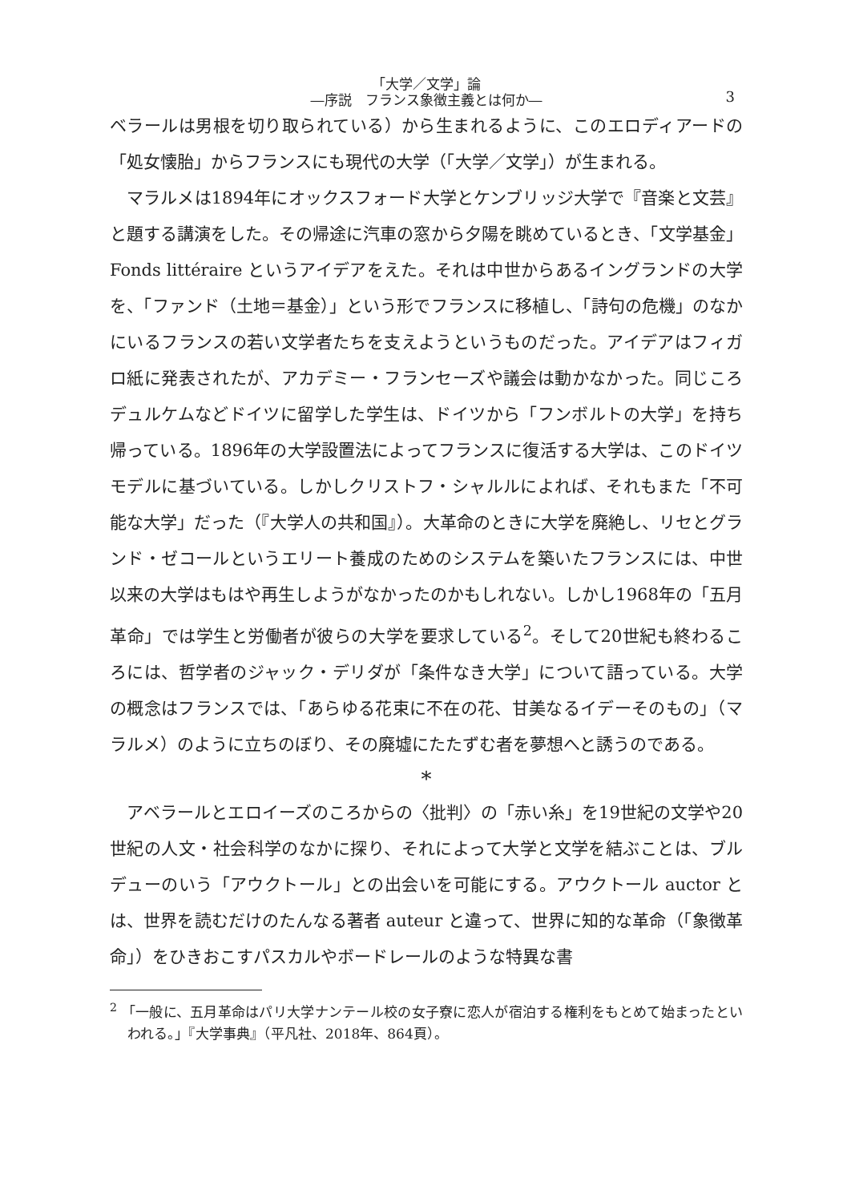「大学／文学」論
―序説　フランス象徴主義とは何か―
3
ベラールは男根を切り取られている）から生まれるように、このエロディアードの「処女懐胎」からフランスにも現代の大学（「大学／文学」）が生まれる。
マラルメは1894年にオックスフォード大学とケンブリッジ大学で『音楽と文芸』と題する講演をした。その帰途に汽車の窓から夕陽を眺めているとき、「文学基金」Fonds littéraire というアイデアをえた。それは中世からあるイングランドの大学を、「ファンド（土地＝基金）」という形でフランスに移植し、「詩句の危機」のなかにいるフランスの若い文学者たちを支えようというものだった。アイデアはフィガロ紙に発表されたが、アカデミー・フランセーズや議会は動かなかった。同じころデュルケムなどドイツに留学した学生は、ドイツから「フンボルトの大学」を持ち帰っている。1896年の大学設置法によってフランスに復活する大学は、このドイツモデルに基づいている。しかしクリストフ・シャルルによれば、それもまた「不可能な大学」だった（『大学人の共和国』）。大革命のときに大学を廃絶し、リセとグランド・ゼコールというエリート養成のためのシステムを築いたフランスには、中世以来の大学はもはや再生しようがなかったのかもしれない。しかし1968年の「五月革命」では学生と労働者が彼らの大学を要求している<sup>2</sup>。そして20世紀も終わるころには、哲学者のジャック・デリダが「条件なき大学」について語っている。大学の概念はフランスでは、「あらゆる花束に不在の花、甘美なるイデーそのもの」（マラルメ）のように立ちのぼり、その廃墟にたたずむ者を夢想へと誘うのである。
*
アベラールとエロイーズのころからの〈批判〉の「赤い糸」を19世紀の文学や20世紀の人文・社会科学のなかに探り、それによって大学と文学を結ぶことは、ブルデューのいう「アウクトール」との出会いを可能にする。アウクトール auctor とは、世界を読むだけのたんなる著者 auteur と違って、世界に知的な革命（「象徴革命」）をひきおこすパスカルやボードレールのような特異な書
<sup>2</sup> 「一般に、五月革命はパリ大学ナンテール校の女子寮に恋人が宿泊する権利をもとめて始まったといわれる。」『大学事典』（平凡社、2018年、864頁）。